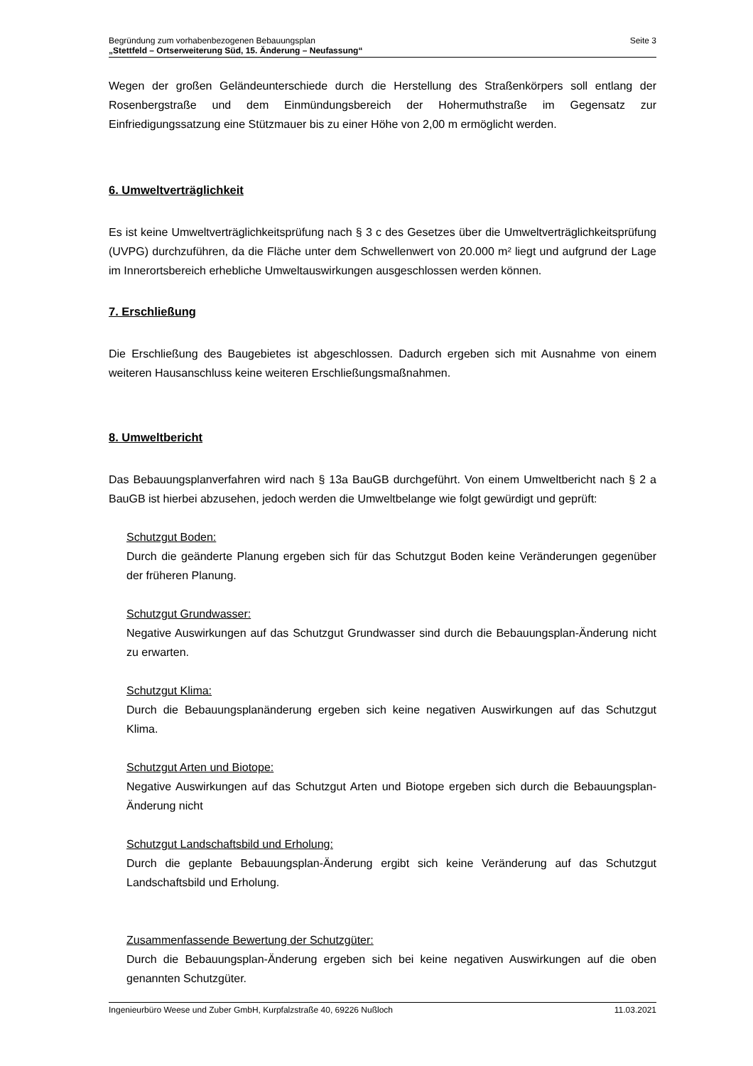Begründung zum vorhabenbezogenen Bebauungsplan
„Stettfeld – Ortserweiterung Süd, 15. Änderung – Neufassung“
Seite 3
Wegen der großen Geländeunterschiede durch die Herstellung des Straßenkörpers soll entlang der Rosenbergstraße und dem Einmündungsbereich der Hohermuthstraße im Gegensatz zur Einfriedigungssatzung eine Stützmauer bis zu einer Höhe von 2,00 m ermöglicht werden.
6. Umweltverträglichkeit
Es ist keine Umweltverträglichkeitsprüfung nach § 3 c des Gesetzes über die Umweltverträglichkeitsprüfung (UVPG) durchzuführen, da die Fläche unter dem Schwellenwert von 20.000 m² liegt und aufgrund der Lage im Innerortsbereich erhebliche Umweltauswirkungen ausgeschlossen werden können.
7. Erschließung
Die Erschließung des Baugebietes ist abgeschlossen. Dadurch ergeben sich mit Ausnahme von einem weiteren Hausanschluss keine weiteren Erschließungsmaßnahmen.
8. Umweltbericht
Das Bebauungsplanverfahren wird nach § 13a BauGB durchgeführt. Von einem Umweltbericht nach § 2 a BauGB ist hierbei abzusehen, jedoch werden die Umweltbelange wie folgt gewürdigt und geprüft:
Schutzgut Boden:
Durch die geänderte Planung ergeben sich für das Schutzgut Boden keine Veränderungen gegenüber der früheren Planung.
Schutzgut Grundwasser:
Negative Auswirkungen auf das Schutzgut Grundwasser sind durch die Bebauungsplan-Änderung nicht zu erwarten.
Schutzgut Klima:
Durch die Bebauungsplanänderung ergeben sich keine negativen Auswirkungen auf das Schutzgut Klima.
Schutzgut Arten und Biotope:
Negative Auswirkungen auf das Schutzgut Arten und Biotope ergeben sich durch die Bebauungsplan-Änderung nicht
Schutzgut Landschaftsbild und Erholung:
Durch die geplante Bebauungsplan-Änderung ergibt sich keine Veränderung auf das Schutzgut Landschaftsbild und Erholung.
Zusammenfassende Bewertung der Schutzgüter:
Durch die Bebauungsplan-Änderung ergeben sich bei keine negativen Auswirkungen auf die oben genannten Schutzgüter.
Ingenieurbüro Weese und Zuber GmbH, Kurpfalzstraße 40, 69226 Nußloch
11.03.2021